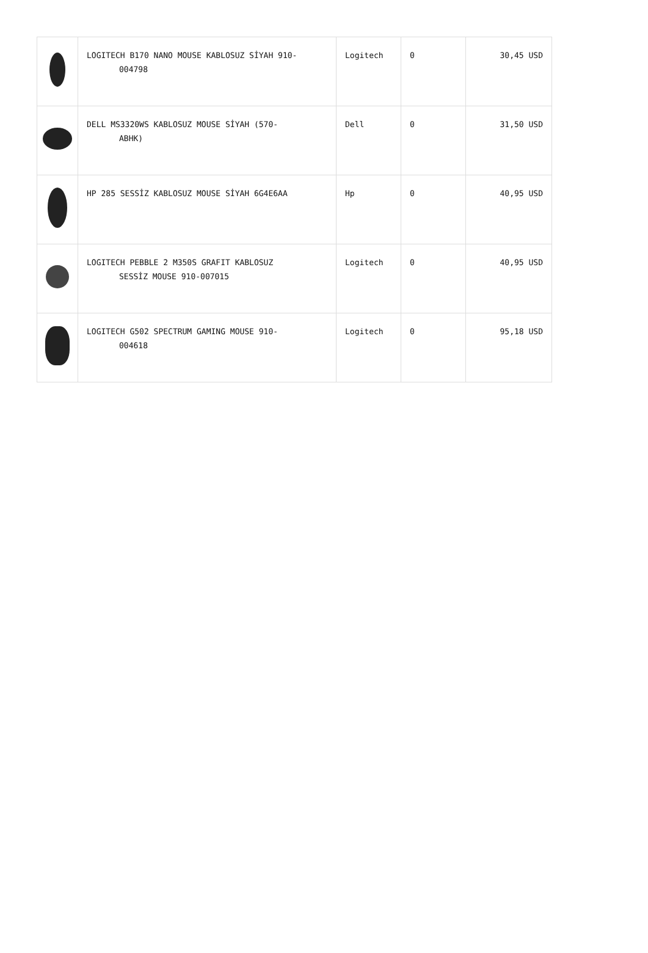| | LOGITECH B170 NANO MOUSE KABLOSUZ SİYAH 910- 004798 | Logitech | 0 | 30,45 USD |
| | DELL MS3320WS KABLOSUZ MOUSE SİYAH (570- ABHK) | Dell | 0 | 31,50 USD |
| | HP 285 SESSİZ KABLOSUZ MOUSE SİYAH 6G4E6AA | Hp | 0 | 40,95 USD |
| | LOGITECH PEBBLE 2 M350S GRAFIT KABLOSUZ SESSİZ MOUSE 910-007015 | Logitech | 0 | 40,95 USD |
| | LOGITECH G502 SPECTRUM GAMING MOUSE 910- 004618 | Logitech | 0 | 95,18 USD |